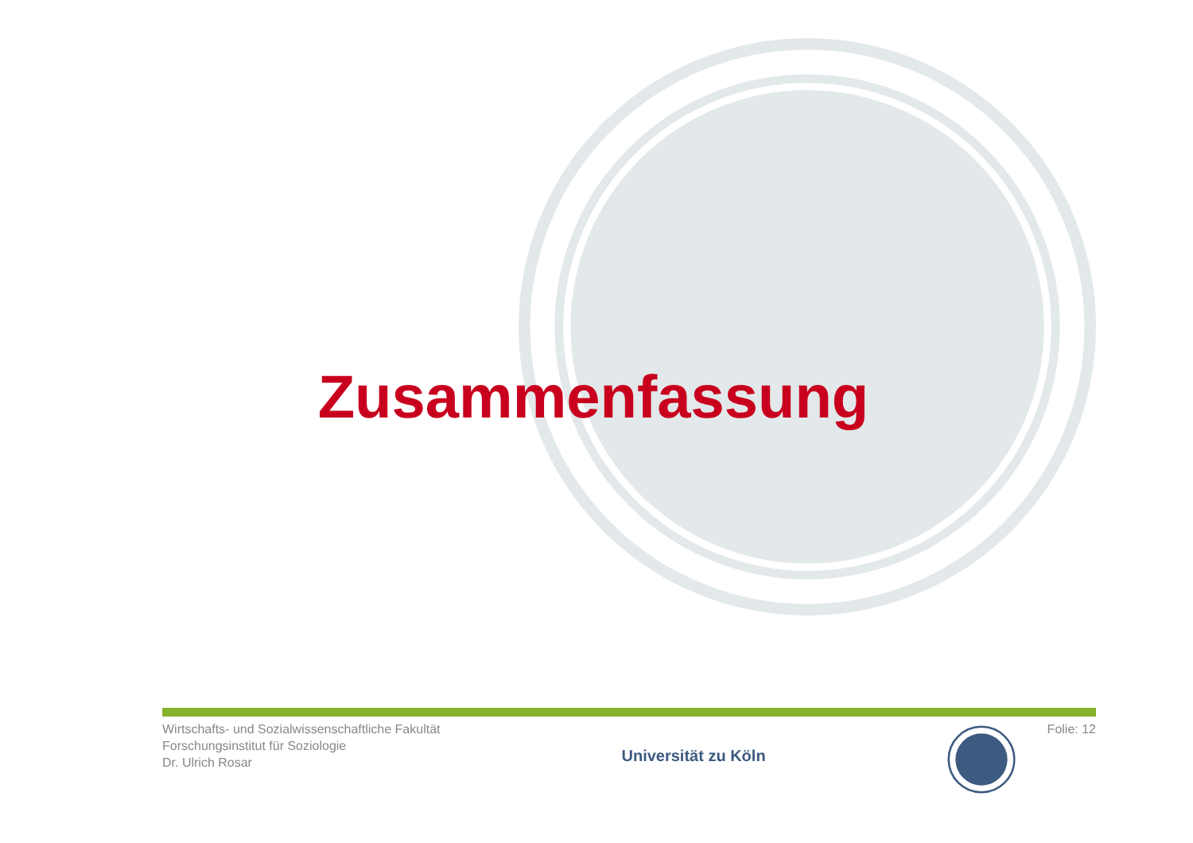Zusammenfassung
Wirtschafts- und Sozialwissenschaftliche Fakultät
Forschungsinstitut für Soziologie
Dr. Ulrich Rosar
Universität zu Köln
Folie: 12